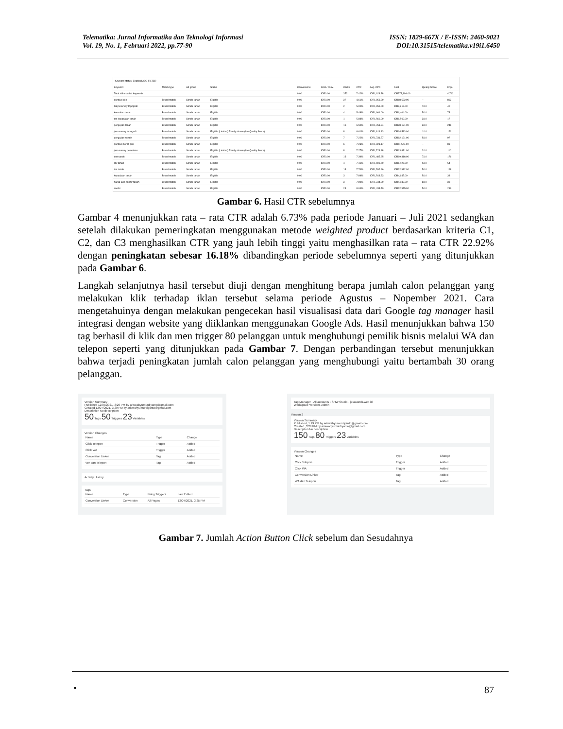Telematika: Jurnal Informatika dan Teknologi Informasi
Vol. 19, No. 1, Februari 2022, pp.77-90
ISSN: 1829-667X / E-ISSN: 2460-9021
DOI:10.31515/telematika.v19i1.6450
Keyword status: Enabled ADD FILTER
| Keyword | Match type | Ad group | Status | Conversions | Cost / conv. | Clicks | CTR | Avg. CPC | Cost | Quality Score | Impr. |
| --- | --- | --- | --- | --- | --- | --- | --- | --- | --- | --- | --- |
| Total: All enabled keywords | | | | 0.00 | IDR0.00 | 352 | 7.42% | IDR1,628.38 | IDR573,191.00 | | 4,742 |
| pondasi pile | Broad match | Sondir tanah | Eligible | 0.00 | IDR0.00 | 37 | 4.61% | IDR1,853.30 | IDR68,572.00 | – | 802 |
| biaya survey topografi | Broad match | Sondir tanah | Eligible | 0.00 | IDR0.00 | 2 | 5.00% | IDR1,956.00 | IDR3,912.00 | 7/10 | 40 |
| konsultan tanah | Broad match | Sondir tanah | Eligible | 0.00 | IDR0.00 | 4 | 5.48% | IDR1,601.00 | IDR6,404.00 | 5/10 | 73 |
| tes kepadatan tanah | Broad match | Sondir tanah | Eligible | 0.00 | IDR0.00 | 1 | 5.88% | IDR1,560.00 | IDR1,560.00 | 3/10 | 17 |
| pengujian tanah | Broad match | Sondir tanah | Eligible | 0.00 | IDR0.00 | 16 | 6.50% | IDR1,761.94 | IDR28,191.00 | 3/10 | 246 |
| jasa survey topografi | Broad match | Sondir tanah | Eligible (Limited) Rarely shown (low Quality Score) | 0.00 | IDR0.00 | 8 | 6.61% | IDR1,814.13 | IDR14,513.00 | 1/10 | 121 |
| pengujian sondir | Broad match | Sondir tanah | Eligible | 0.00 | IDR0.00 | 7 | 7.22% | IDR1,731.57 | IDR12,121.00 | 5/10 | 97 |
| pondasi bored pile | Broad match | Sondir tanah | Eligible | 0.00 | IDR0.00 | 6 | 7.23% | IDR1,921.17 | IDR11,527.00 | – | 83 |
| jasa survey pemetaan | Broad match | Sondir tanah | Eligible (Limited) Rarely shown (low Quality Score) | 0.00 | IDR0.00 | 8 | 7.27% | IDR1,728.88 | IDR13,831.00 | 2/10 | 110 |
| test tanah | Broad match | Sondir tanah | Eligible | 0.00 | IDR0.00 | 13 | 7.39% | IDR1,485.85 | IDR19,316.00 | 7/10 | 176 |
| cbr tanah | Broad match | Sondir tanah | Eligible | 0.00 | IDR0.00 | 4 | 7.41% | IDR1,606.50 | IDR6,426.00 | 5/10 | 54 |
| tes tanah | Broad match | Sondir tanah | Eligible | 0.00 | IDR0.00 | 13 | 7.74% | IDR1,762.46 | IDR22,912.00 | 5/10 | 168 |
| kepadatan tanah | Broad match | Sondir tanah | Eligible | 0.00 | IDR0.00 | 3 | 7.89% | IDR1,548.33 | IDR4,645.00 | 5/10 | 38 |
| harga jasa sondir tanah | Broad match | Sondir tanah | Eligible | 0.00 | IDR0.00 | 3 | 7.89% | IDR1,344.00 | IDR4,032.00 | 8/10 | 38 |
| sondir | Broad match | Sondir tanah | Eligible | 0.00 | IDR0.00 | 23 | 8.04% | IDR1,433.70 | IDR32,975.00 | 5/10 | 286 |
Gambar 6. Hasil CTR sebelumnya
Gambar 4 menunjukkan rata – rata CTR adalah 6.73% pada periode Januari – Juli 2021 sedangkan setelah dilakukan pemeringkatan menggunakan metode weighted product berdasarkan kriteria C1, C2, dan C3 menghasilkan CTR yang jauh lebih tinggi yaitu menghasilkan rata – rata CTR 22.92% dengan peningkatan sebesar 16.18% dibandingkan periode sebelumnya seperti yang ditunjukkan pada Gambar 6.
Langkah selanjutnya hasil tersebut diuji dengan menghitung berapa jumlah calon pelanggan yang melakukan klik terhadap iklan tersebut selama periode Agustus – Nopember 2021. Cara mengetahuinya dengan melakukan pengecekan hasil visualisasi data dari Google tag manager hasil integrasi dengan website yang diiklankan menggunakan Google Ads. Hasil menunjukkan bahwa 150 tag berhasil di klik dan men trigger 80 pelanggan untuk menghubungi pemilik bisnis melalui WA dan telepon seperti yang ditunjukkan pada Gambar 7. Dengan perbandingan tersebut menunjukkan bahwa terjadi peningkatan jumlah calon pelanggan yang menghubungi yaitu bertambah 30 orang pelanggan.
Version Summary
Published 12/07/2021, 3:29 PM by ariswahyumurdiyanto@gmail.com
Created 12/07/2021, 3:29 PM by ariswahyumurdiyanto@gmail.com
Description No description
50 Tags 50 Triggers 23 Variables
Version Changes
| Name | Type | Change |
| --- | --- | --- |
| Click Telepon | Trigger | Added |
| Click WA | Trigger | Added |
| Conversion Linker | Tag | Added |
| WA dan Telepon | Tag | Added |
Activity History
Tags
| Name | Type | Firing Triggers | Last Edited |
| --- | --- | --- | --- |
| Conversion Linker | Conversion | All Pages | 12/07/2021, 3:25 PM |
Tag Manager · All accounts › SHW Studio · jasasondir.web.id
Workspace Versions Admin
Version 2
Version Summary
Published ,1:29 PM by ariswahyumurdiyanto@gmail.com
Created ,3:29 PM by ariswahyumurdiyanto@gmail.com
Description No description
150 Tags 80 Triggers 23 Variables
Version Changes
| Name | Type | Change |
| --- | --- | --- |
| Click Telepon | Trigger | Added |
| Click WA | Trigger | Added |
| Conversion Linker | Tag | Added |
| WA dan Telepon | Tag | Added |
Gambar 7. Jumlah Action Button Click sebelum dan Sesudahnya
▪ 87